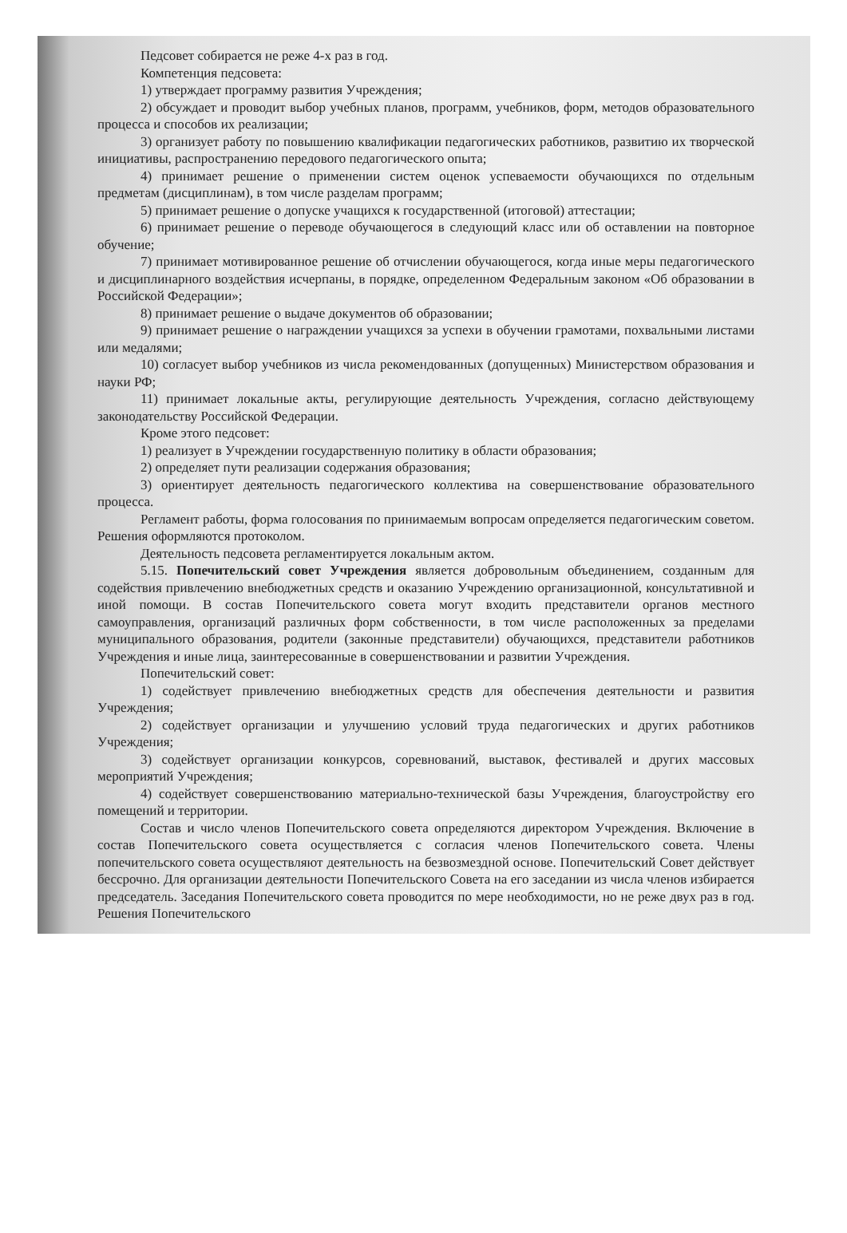Педсовет собирается не реже 4-х раз в год.
Компетенция педсовета:
1) утверждает программу развития Учреждения;
2) обсуждает и проводит выбор учебных планов, программ, учебников, форм, методов образовательного процесса и способов их реализации;
3) организует работу по повышению квалификации педагогических работников, развитию их творческой инициативы, распространению передового педагогического опыта;
4) принимает решение о применении систем оценок успеваемости обучающихся по отдельным предметам (дисциплинам), в том числе разделам программ;
5) принимает решение о допуске учащихся к государственной (итоговой) аттестации;
6) принимает решение о переводе обучающегося в следующий класс или об оставлении на повторное обучение;
7) принимает мотивированное решение об отчислении обучающегося, когда иные меры педагогического и дисциплинарного воздействия исчерпаны, в порядке, определенном Федеральным законом «Об образовании в Российской Федерации»;
8) принимает решение о выдаче документов об образовании;
9) принимает решение о награждении учащихся за успехи в обучении грамотами, похвальными листами или медалями;
10) согласует выбор учебников из числа рекомендованных (допущенных) Министерством образования и науки РФ;
11) принимает локальные акты, регулирующие деятельность Учреждения, согласно действующему законодательству Российской Федерации.
Кроме этого педсовет:
1) реализует в Учреждении государственную политику в области образования;
2) определяет пути реализации содержания образования;
3) ориентирует деятельность педагогического коллектива на совершенствование образовательного процесса.
Регламент работы, форма голосования по принимаемым вопросам определяется педагогическим советом. Решения оформляются протоколом.
Деятельность педсовета регламентируется локальным актом.
5.15. Попечительский совет Учреждения является добровольным объединением, созданным для содействия привлечению внебюджетных средств и оказанию Учреждению организационной, консультативной и иной помощи. В состав Попечительского совета могут входить представители органов местного самоуправления, организаций различных форм собственности, в том числе расположенных за пределами муниципального образования, родители (законные представители) обучающихся, представители работников Учреждения и иные лица, заинтересованные в совершенствовании и развитии Учреждения.
Попечительский совет:
1) содействует привлечению внебюджетных средств для обеспечения деятельности и развития Учреждения;
2) содействует организации и улучшению условий труда педагогических и других работников Учреждения;
3) содействует организации конкурсов, соревнований, выставок, фестивалей и других массовых мероприятий Учреждения;
4) содействует совершенствованию материально-технической базы Учреждения, благоустройству его помещений и территории.
Состав и число членов Попечительского совета определяются директором Учреждения. Включение в состав Попечительского совета осуществляется с согласия членов Попечительского совета. Члены попечительского совета осуществляют деятельность на безвозмездной основе. Попечительский Совет действует бессрочно. Для организации деятельности Попечительского Совета на его заседании из числа членов избирается председатель. Заседания Попечительского совета проводится по мере необходимости, но не реже двух раз в год. Решения Попечительского